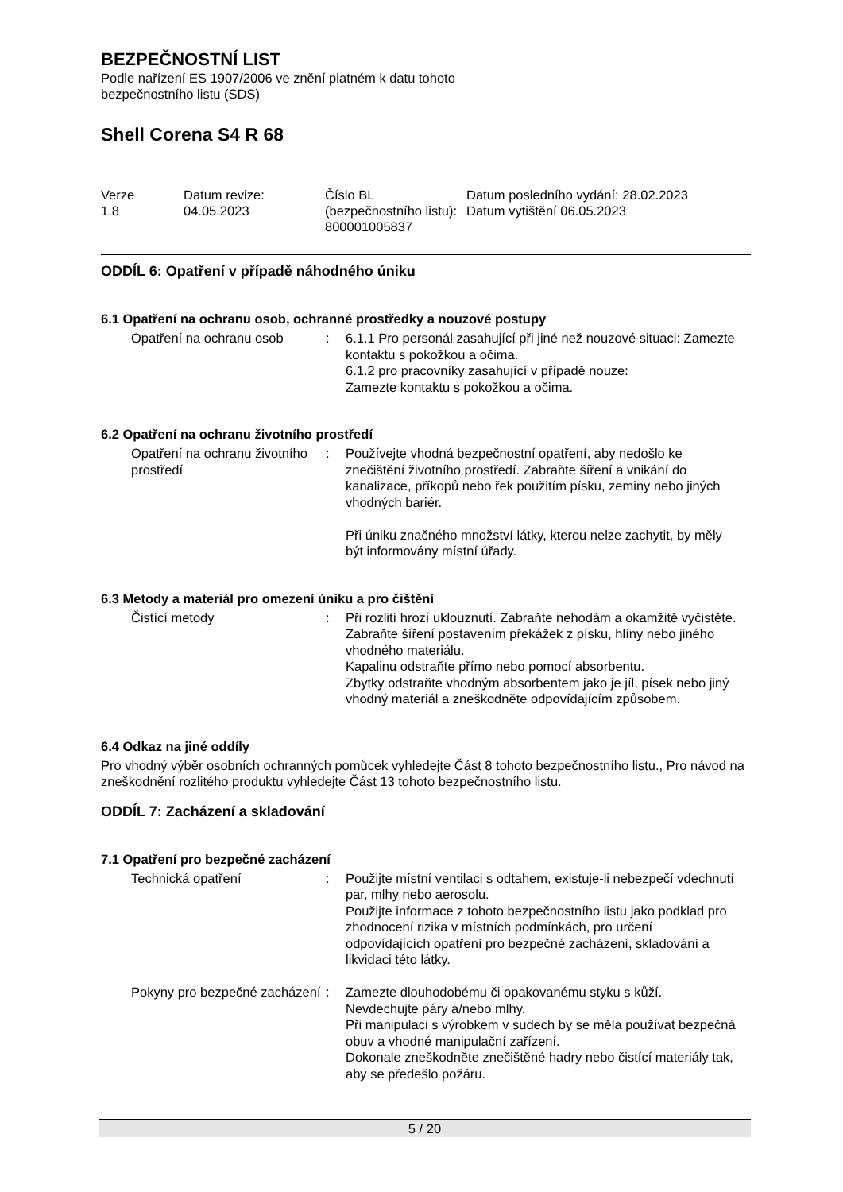BEZPEČNOSTNÍ LIST
Podle nařízení ES 1907/2006 ve znění platném k datu tohoto
bezpečnostního listu (SDS)
Shell Corena S4 R 68
Verze
1.8
Datum revize:
04.05.2023
Číslo BL (bezpečnostního listu):
800001005837
Datum posledního vydání: 28.02.2023
Datum vytištění 06.05.2023
ODDÍL 6: Opatření v případě náhodného úniku
6.1 Opatření na ochranu osob, ochranné prostředky a nouzové postupy
| Opatření na ochranu osob | : | 6.1.1 Pro personál zasahující při jiné než nouzové situaci: Zamezte kontaktu s pokožkou a očima. 6.1.2 pro pracovníky zasahující v případě nouze: Zamezte kontaktu s pokožkou a očima. |
6.2 Opatření na ochranu životního prostředí
| Opatření na ochranu životního prostředí | : | Používejte vhodná bezpečnostní opatření, aby nedošlo ke znečištění životního prostředí. Zabraňte šíření a vnikání do kanalizace, příkopů nebo řek použitím písku, zeminy nebo jiných vhodných bariér. Při úniku značného množství látky, kterou nelze zachytit, by měly být informovány místní úřady. |
6.3 Metody a materiál pro omezení úniku a pro čištění
| Čistící metody | : | Při rozlití hrozí uklouznutí. Zabraňte nehodám a okamžitě vyčistěte. Zabraňte šíření postavením překážek z písku, hlíny nebo jiného vhodného materiálu. Kapalinu odstraňte přímo nebo pomocí absorbentu. Zbytky odstraňte vhodným absorbentem jako je jíl, písek nebo jiný vhodný materiál a zneškodněte odpovídajícím způsobem. |
6.4 Odkaz na jiné oddíly
Pro vhodný výběr osobních ochranných pomůcek vyhledejte Část 8 tohoto bezpečnostního listu., Pro návod na zneškodnění rozlitého produktu vyhledejte Část 13 tohoto bezpečnostního listu.
ODDÍL 7: Zacházení a skladování
7.1 Opatření pro bezpečné zacházení
| Technická opatření | : | Použijte místní ventilaci s odtahem, existuje-li nebezpečí vdechnutí par, mlhy nebo aerosolu. Použijte informace z tohoto bezpečnostního listu jako podklad pro zhodnocení rizika v místních podmínkách, pro určení odpovídajících opatření pro bezpečné zacházení, skladování a likvidaci této látky. |
| Pokyny pro bezpečné zacházení | : | Zamezte dlouhodobému či opakovanému styku s kůží. Nevdechujte páry a/nebo mlhy. Při manipulaci s výrobkem v sudech by se měla používat bezpečná obuv a vhodné manipulační zařízení. Dokonale zneškodněte znečištěné hadry nebo čistící materiály tak, aby se předešlo požáru. |
5 / 20